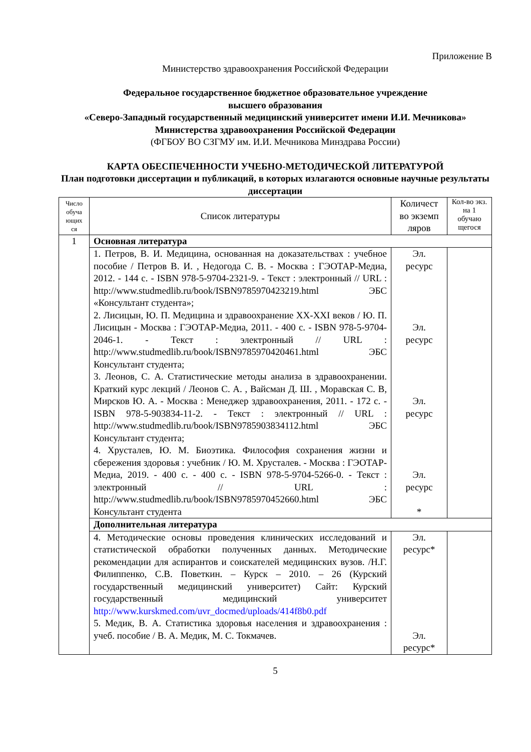Приложение В
Министерство здравоохранения Российской Федерации
Федеральное государственное бюджетное образовательное учреждение
высшего образования
«Северо-Западный государственный медицинский университет имени И.И. Мечникова»
Министерства здравоохранения Российской Федерации
(ФГБОУ ВО СЗГМУ им. И.И. Мечникова Минздрава России)
КАРТА ОБЕСПЕЧЕННОСТИ УЧЕБНО-МЕТОДИЧЕСКОЙ ЛИТЕРАТУРОЙ
План подготовки диссертации и публикаций, в которых излагаются основные научные результаты диссертации
| Число обуча ющих ся | Список литературы | Количест во экземп ляров | Кол-во экз. на 1 обучаю щегося |
| --- | --- | --- | --- |
| 1 | Основная литература | | |
| | 1. Петров, В. И. Медицина, основанная на доказательствах : учебное пособие / Петров В. И. , Недогода С. В. - Москва : ГЭОТАР-Медиа, 2012. - 144 с. - ISBN 978-5-9704-2321-9. - Текст : электронный // URL : http://www.studmedlib.ru/book/ISBN9785970423219.html ЭБС «Консультант студента»; 2. Лисицын, Ю. П. Медицина и здравоохранение XX-XXI веков / Ю. П. Лисицын - Москва : ГЭОТАР-Медиа, 2011. - 400 с. - ISBN 978-5-9704-2046-1. - Текст : электронный // URL : http://www.studmedlib.ru/book/ISBN9785970420461.html ЭБС Консультант студента; 3. Леонов, С. А. Статистические методы анализа в здравоохранении. Краткий курс лекций / Леонов С. А. , Вайсман Д. Ш. , Моравская С. В, Мирсков Ю. А. - Москва : Менеджер здравоохранения, 2011. - 172 с. - ISBN 978-5-903834-11-2. - Текст : электронный // URL : http://www.studmedlib.ru/book/ISBN9785903834112.html ЭБС Консультант студента; 4. Хрусталев, Ю. М. Биоэтика. Философия сохранения жизни и сбережения здоровья : учебник / Ю. М. Хрусталев. - Москва : ГЭОТАР-Медиа, 2019. - 400 с. - 400 с. - ISBN 978-5-9704-5266-0. - Текст : электронный // URL : http://www.studmedlib.ru/book/ISBN9785970452660.html ЭБС Консультант студента | Эл. ресурс Эл. ресурс Эл. ресурс Эл. ресурс * | |
| | Дополнительная литература | | |
| | 4. Методические основы проведения клинических исследований и статистической обработки полученных данных. Методические рекомендации для аспирантов и соискателей медицинских вузов. /Н.Г. Филиппенко, С.В. Поветкин. – Курск – 2010. – 26 (Курский государственный медицинский университет) Сайт: Курский государственный медицинский университет http://www.kurskmed.com/uvr_docmed/uploads/414f8b0.pdf 5. Медик, В. А. Статистика здоровья населения и здравоохранения : учеб. пособие / В. А. Медик, М. С. Токмачев. | Эл. ресурс* Эл. ресурс* | |
5